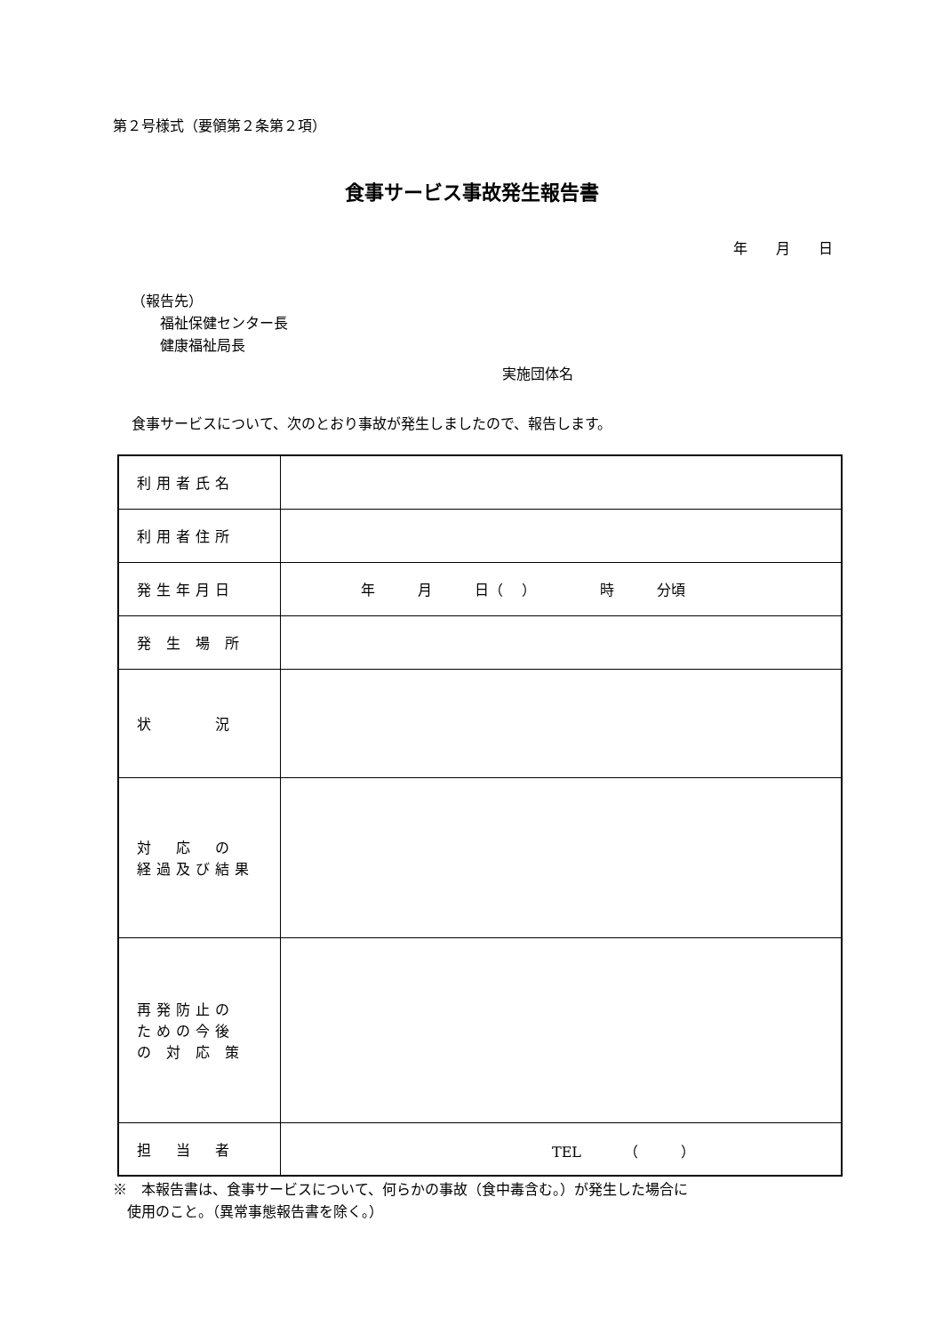第２号様式（要領第２条第２項）
食事サービス事故発生報告書
年　　月　　日
（報告先）
　　福祉保健センター長
　　健康福祉局長
実施団体名
食事サービスについて、次のとおり事故が発生しましたので、報告します。
| 利用者氏名 | |
| 利用者住所 | |
| 発生年月日 | 年 月 日（ ） 時 分頃 |
| 発 生 場 所 | |
| 状 況 | |
| 対 応 の 経過及び結果 | |
| 再発防止の ための今後 の 対 応 策 | |
| 担 当 者 | TEL （ ） |
※　本報告書は、食事サービスについて、何らかの事故（食中毒含む。）が発生した場合に
　使用のこと。（異常事態報告書を除く。）